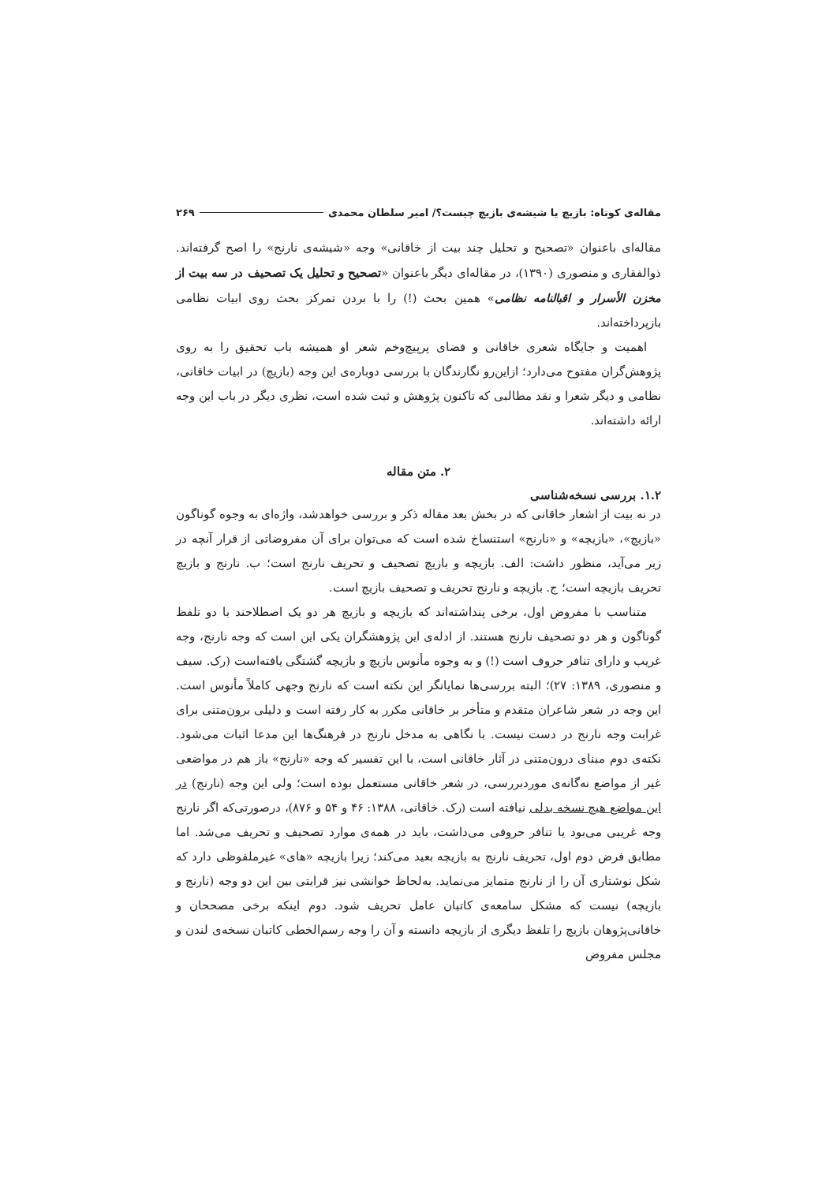مقاله‌ی کوتاه: بازیچ یا شیشه‌ی بازیچ چیست؟/ امیر سلطان محمدی ۲۶۹
مقاله‌ای باعنوان «تصحیح و تحلیل چند بیت از خاقانی» وجه «شیشه‌ی نارنج» را اصح گرفته‌اند. ذوالفقاری و منصوری (۱۳۹۰)، در مقاله‌ای دیگر باعنوان «تصحیح و تحلیل یک تصحیف در سه بیت از مخزن الأسرار و اقبالنامه نظامی» همین بحث (!) را با بردن تمرکز بحث روی ابیات نظامی بازپرداخته‌اند.
اهمیت و جایگاه شعری خاقانی و فضای پرپیچ‌وخم شعر او همیشه باب تحقیق را به روی پژوهش‌گران مفتوح می‌دارد؛ ازاین‌رو نگارندگان با بررسی دوباره‌ی این وجه (بازیچ) در ابیات خاقانی، نظامی و دیگر شعرا و نقد مطالبی که تاکنون پژوهش و ثبت شده است، نظری دیگر در باب این وجه ارائه داشته‌اند.
۲. متن مقاله
۱.۲. بررسی نسخه‌شناسی
در نه بیت از اشعار خاقانی که در بخش بعد مقاله ذکر و بررسی خواهدشد، واژه‌ای به وجوه گوناگون «بازیچ»، «بازیچه» و «نارنج» استنساخ شده است که می‌توان برای آن مفروضاتی از قرار آنچه در زیر می‌آید، منظور داشت: الف. بازیچه و بازیچ تصحیف و تحریف نارنج است؛ ب. نارنج و بازیچ تحریف بازیچه است؛ ج. بازیچه و نارنج تحریف و تصحیف بازیچ است.
متناسب با مفروض اول، برخی پنداشته‌اند که بازیچه و بازیچ هر دو یک اصطلاحند با دو تلفظ گوناگون و هر دو تصحیف نارنج هستند. از ادله‌ی این پژوهشگران یکی این است که وجه نارنج، وجه غریب و دارای تنافر حروف است (!) و به وجوه مأنوس بازیچ و بازیچه گشتگی یافته‌است (رک. سیف و منصوری، ۱۳۸۹: ۲۷)؛ البته بررسی‌ها نمایانگر این نکته است که نارنج وجهی کاملاً مأنوس است. این وجه در شعر شاعران متقدم و متأخر بر خاقانی مکرر به کار رفته است و دلیلی برون‌متنی برای غرابت وجه نارنج در دست نیست. با نگاهی به مدخل نارنج در فرهنگ‌ها این مدعا اثبات می‌شود. نکته‌ی دوم مبنای درون‌متنی در آثار خاقانی است، با این تفسیر که وجه «نارنج» باز هم در مواضعی غیر از مواضع نه‌گانه‌ی موردبررسی، در شعر خاقانی مستعمل بوده است؛ ولی این وجه (نارنج) در این مواضع هیچ نسخه بدلی نیافته است (رک. خاقانی، ۱۳۸۸: ۴۶ و ۵۴ و ۸۷۶)، درصورتی‌که اگر نارنج وجه غریبی می‌بود یا تنافر حروفی می‌داشت، باید در همه‌ی موارد تصحیف و تحریف می‌شد. اما مطابق فرض دوم اول، تحریف نارنج به بازیچه بعید می‌کند؛ زیرا بازیچه «های» غیرملفوظی دارد که شکل نوشتاری آن را از نارنج متمایز می‌نماید. به‌لحاظ خوانشی نیز قرابتی بین این دو وجه (نارنج و بازیچه) نیست که مشکل سامعه‌ی کاتبان عامل تحریف شود. دوم اینکه برخی مصححان و خاقانی‌پژوهان بازیچ را تلفظ دیگری از بازیچه دانسته و آن را وجه رسم‌الخطی کاتبان نسخه‌ی لندن و مجلس مفروض